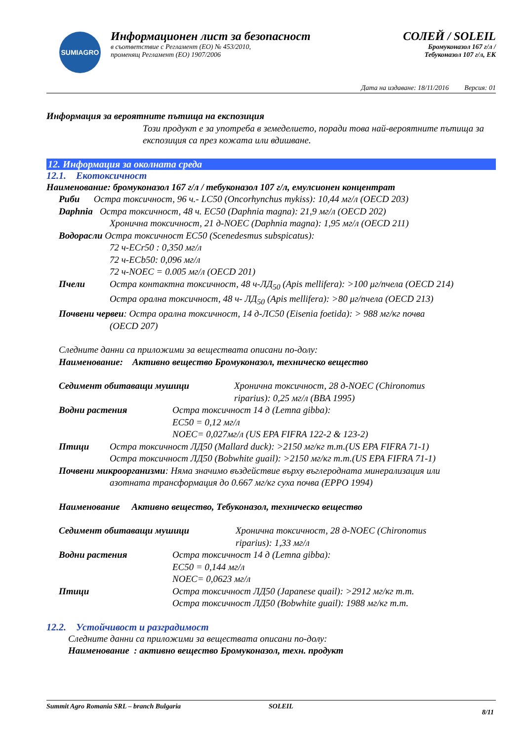SUMIAGRO
Информационен лист за безопасност
в съответствие с Регламент (ЕО) № 453/2010,
променящ Регламент (ЕО) 1907/2006
СОЛЕЙ / SOLEIL
Бромуконазол 167 г/л /
Тебуконазол 107 г/л, ЕК
Дата на издаване: 18/11/2016 Версия: 01
Информация за вероятните пътища на експозиция
Този продукт е за употреба в земеделието, поради това най-вероятните пътища за експозиция са през кожата или вдишване.
12. Информация за околната среда
12.1. Екотоксичност
Наименование: бромуконазол 167 г/л / тебуконазол 107 г/л, емулсионен концентрат
Риби Остра токсичност, 96 ч.- LC50 (Oncorhynchus mykiss): 10,44 мг/л (OECD 203)
Daphnia Остра токсичност, 48 ч. EC50 (Daphnia magna): 21,9 мг/л (OECD 202)
Хронична токсичност, 21 д-NOEC (Daphnia magna): 1,95 мг/л (OECD 211)
Водорасли Остра токсичност EC50 (Scenedesmus subspicatus):
72 ч-ECr50 : 0,350 мг/л
72 ч-ECb50: 0,096 мг/л
72 ч-NOEC = 0.005 мг/л (OECD 201)
Пчели Остра контактна токсичност, 48 ч-ЛД<sub>50</sub> (Apis mellifera): >100 μг/пчела (OECD 214)
Остра орална токсичност, 48 ч- ЛД<sub>50</sub> (Apis mellifera): >80 μг/пчела (OECD 213)
Почвени червеи: Остра орална токсичност, 14 д-ЛС50 (Eisenia foetida): > 988 мг/кг почва
(OECD 207)
Следните данни са приложими за веществата описани по-долу:
Наименование: Активно вещество Бромуконазол, техническо вещество
Седимент обитаващи мушици Хронична токсичност, 28 д-NOEC (Chironomus riparius): 0,25 мг/л (BBA 1995)
Водни растения Остра токсичност 14 д (Lemna gibba):
EC50 = 0,12 мг/л
NOEC= 0,027мг/л (US EPA FIFRA 122-2 & 123-2)
Птици Остра токсичност ЛД50 (Mallard duck): >2150 мг/кг т.т.(US EPA FIFRA 71-1)
Остра токсичност ЛД50 (Bobwhite guail): >2150 мг/кг т.т.(US EPA FIFRA 71-1)
Почвени микроорганизми: Няма значимо въздействие върху въглеродната минерализация или
азотната трансформация до 0.667 мг/кг суха почва (EPPO 1994)
Наименование Активно вещество, Тебуконазол, техническо вещество
Седимент обитаващи мушици Хронична токсичност, 28 д-NOEC (Chironomus riparius): 1,33 мг/л
Водни растения Остра токсичност 14 д (Lemna gibba):
EC50 = 0,144 мг/л
NOEC= 0,0623 мг/л
Птици Остра токсичност ЛД50 (Japanese quail): >2912 мг/кг т.т.
Остра токсичност ЛД50 (Bobwhite guail): 1988 мг/кг т.т.
12.2. Устойчивост и разградимост
Следните данни са приложими за веществата описани по-долу:
Наименование : активно вещество Бромуконазол, техн. продукт
Summit Agro Romania SRL – branch Bulgaria SOLEIL 8/11